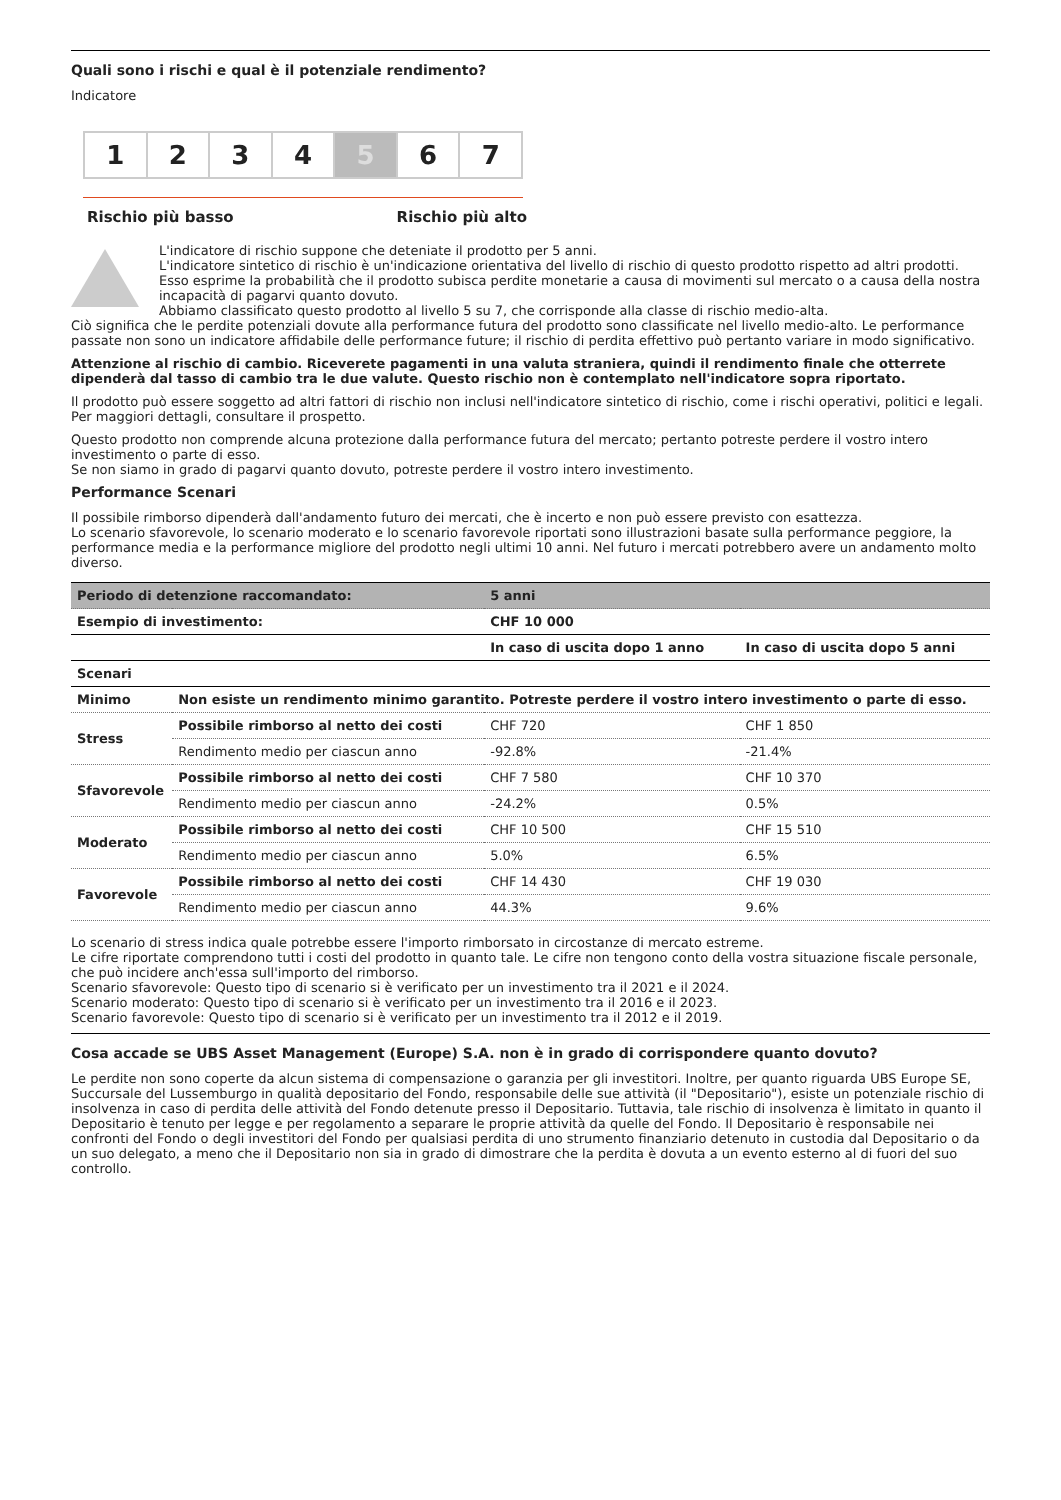Quali sono i rischi e qual è il potenziale rendimento?
Indicatore
| 1 | 2 | 3 | 4 | 5 | 6 | 7 |
Rischio più basso Rischio più alto
L'indicatore di rischio suppone che deteniate il prodotto per 5 anni.
L'indicatore sintetico di rischio è un'indicazione orientativa del livello di rischio di questo prodotto rispetto ad altri prodotti. Esso esprime la probabilità che il prodotto subisca perdite monetarie a causa di movimenti sul mercato o a causa della nostra incapacità di pagarvi quanto dovuto.
Abbiamo classificato questo prodotto al livello 5 su 7, che corrisponde alla classe di rischio medio-alta.
Ciò significa che le perdite potenziali dovute alla performance futura del prodotto sono classificate nel livello medio-alto. Le performance passate non sono un indicatore affidabile delle performance future; il rischio di perdita effettivo può pertanto variare in modo significativo.
Attenzione al rischio di cambio. Riceverete pagamenti in una valuta straniera, quindi il rendimento finale che otterrete dipenderà dal tasso di cambio tra le due valute. Questo rischio non è contemplato nell'indicatore sopra riportato.
Il prodotto può essere soggetto ad altri fattori di rischio non inclusi nell'indicatore sintetico di rischio, come i rischi operativi, politici e legali. Per maggiori dettagli, consultare il prospetto.
Questo prodotto non comprende alcuna protezione dalla performance futura del mercato; pertanto potreste perdere il vostro intero investimento o parte di esso.
Se non siamo in grado di pagarvi quanto dovuto, potreste perdere il vostro intero investimento.
Performance Scenari
Il possibile rimborso dipenderà dall'andamento futuro dei mercati, che è incerto e non può essere previsto con esattezza.
Lo scenario sfavorevole, lo scenario moderato e lo scenario favorevole riportati sono illustrazioni basate sulla performance peggiore, la performance media e la performance migliore del prodotto negli ultimi 10 anni. Nel futuro i mercati potrebbero avere un andamento molto diverso.
| Periodo di detenzione raccomandato: | | 5 anni | |
| Esempio di investimento: | | CHF 10 000 | |
| | | In caso di uscita dopo 1 anno | In caso di uscita dopo 5 anni |
| Scenari | | | |
| Minimo | Non esiste un rendimento minimo garantito. Potreste perdere il vostro intero investimento o parte di esso. | | |
| Stress | Possibile rimborso al netto dei costi | CHF 720 | CHF 1 850 |
| | Rendimento medio per ciascun anno | -92.8% | -21.4% |
| Sfavorevole | Possibile rimborso al netto dei costi | CHF 7 580 | CHF 10 370 |
| | Rendimento medio per ciascun anno | -24.2% | 0.5% |
| Moderato | Possibile rimborso al netto dei costi | CHF 10 500 | CHF 15 510 |
| | Rendimento medio per ciascun anno | 5.0% | 6.5% |
| Favorevole | Possibile rimborso al netto dei costi | CHF 14 430 | CHF 19 030 |
| | Rendimento medio per ciascun anno | 44.3% | 9.6% |
Lo scenario di stress indica quale potrebbe essere l'importo rimborsato in circostanze di mercato estreme.
Le cifre riportate comprendono tutti i costi del prodotto in quanto tale. Le cifre non tengono conto della vostra situazione fiscale personale, che può incidere anch'essa sull'importo del rimborso.
Scenario sfavorevole: Questo tipo di scenario si è verificato per un investimento tra il 2021 e il 2024.
Scenario moderato: Questo tipo di scenario si è verificato per un investimento tra il 2016 e il 2023.
Scenario favorevole: Questo tipo di scenario si è verificato per un investimento tra il 2012 e il 2019.
Cosa accade se UBS Asset Management (Europe) S.A. non è in grado di corrispondere quanto dovuto?
Le perdite non sono coperte da alcun sistema di compensazione o garanzia per gli investitori. Inoltre, per quanto riguarda UBS Europe SE, Succursale del Lussemburgo in qualità depositario del Fondo, responsabile delle sue attività (il "Depositario"), esiste un potenziale rischio di insolvenza in caso di perdita delle attività del Fondo detenute presso il Depositario. Tuttavia, tale rischio di insolvenza è limitato in quanto il Depositario è tenuto per legge e per regolamento a separare le proprie attività da quelle del Fondo. Il Depositario è responsabile nei confronti del Fondo o degli investitori del Fondo per qualsiasi perdita di uno strumento finanziario detenuto in custodia dal Depositario o da un suo delegato, a meno che il Depositario non sia in grado di dimostrare che la perdita è dovuta a un evento esterno al di fuori del suo controllo.